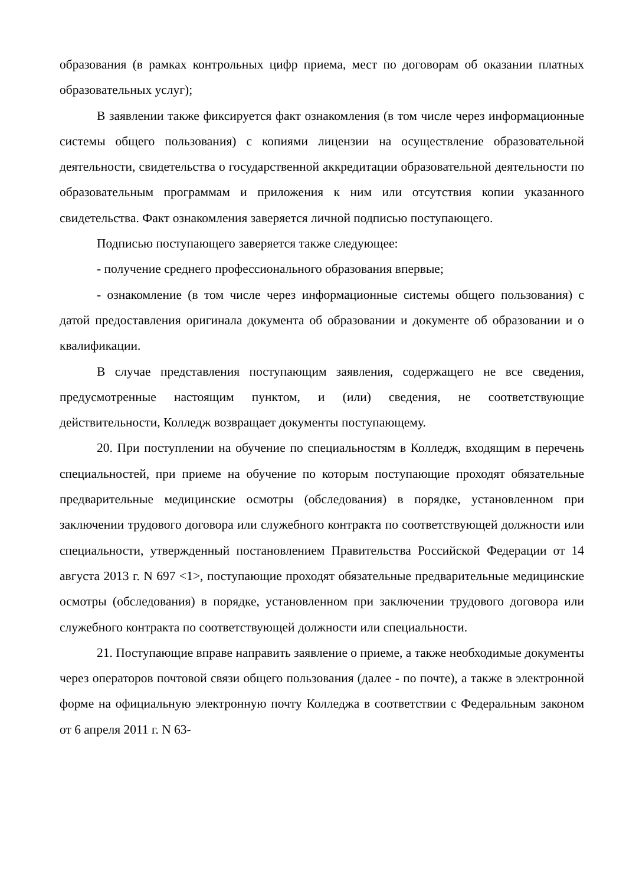образования (в рамках контрольных цифр приема, мест по договорам об оказании платных образовательных услуг);
В заявлении также фиксируется факт ознакомления (в том числе через информационные системы общего пользования) с копиями лицензии на осуществление образовательной деятельности, свидетельства о государственной аккредитации образовательной деятельности по образовательным программам и приложения к ним или отсутствия копии указанного свидетельства. Факт ознакомления заверяется личной подписью поступающего.
Подписью поступающего заверяется также следующее:
- получение среднего профессионального образования впервые;
- ознакомление (в том числе через информационные системы общего пользования) с датой предоставления оригинала документа об образовании и документе об образовании и о квалификации.
В случае представления поступающим заявления, содержащего не все сведения, предусмотренные настоящим пунктом, и (или) сведения, не соответствующие действительности, Колледж возвращает документы поступающему.
20. При поступлении на обучение по специальностям в Колледж, входящим в перечень специальностей, при приеме на обучение по которым поступающие проходят обязательные предварительные медицинские осмотры (обследования) в порядке, установленном при заключении трудового договора или служебного контракта по соответствующей должности или специальности, утвержденный постановлением Правительства Российской Федерации от 14 августа 2013 г. N 697 <1>, поступающие проходят обязательные предварительные медицинские осмотры (обследования) в порядке, установленном при заключении трудового договора или служебного контракта по соответствующей должности или специальности.
21. Поступающие вправе направить заявление о приеме, а также необходимые документы через операторов почтовой связи общего пользования (далее - по почте), а также в электронной форме на официальную электронную почту Колледжа в соответствии с Федеральным законом от 6 апреля 2011 г. N 63-